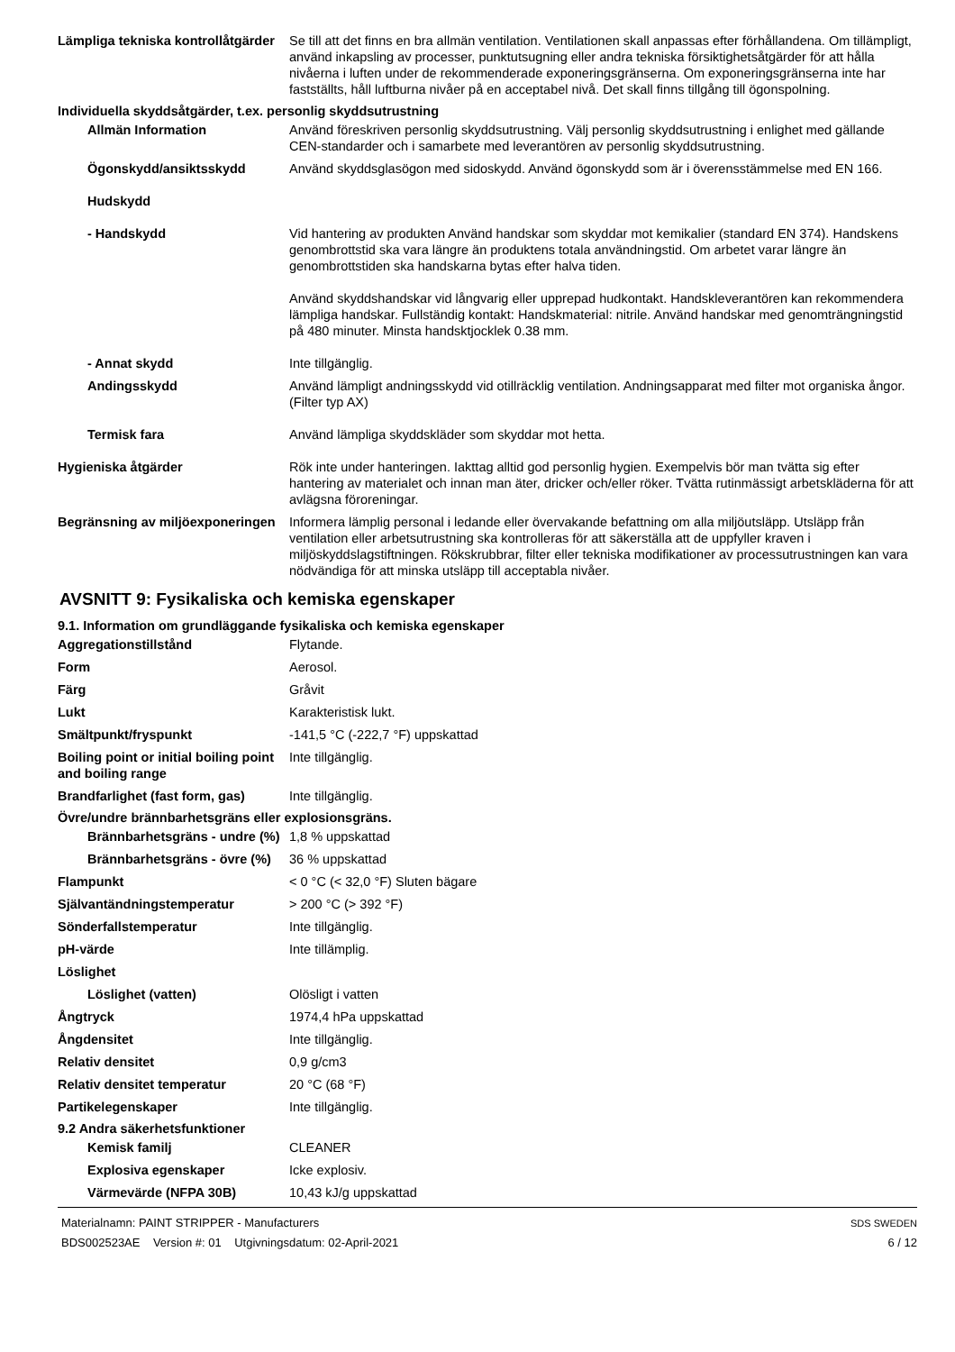Lämpliga tekniska kontrollåtgärder
Se till att det finns en bra allmän ventilation. Ventilationen skall anpassas efter förhållandena. Om tillämpligt, använd inkapsling av processer, punktutsugning eller andra tekniska försiktighetsåtgärder för att hålla nivåerna i luften under de rekommenderade exponeringsgränserna. Om exponeringsgränserna inte har fastställts, håll luftburna nivåer på en acceptabel nivå. Det skall finns tillgång till ögonspolning.
Individuella skyddsåtgärder, t.ex. personlig skyddsutrustning
Allmän Information Använd föreskriven personlig skyddsutrustning. Välj personlig skyddsutrustning i enlighet med gällande CEN-standarder och i samarbete med leverantören av personlig skyddsutrustning.
Ögonskydd/ansiktsskydd Använd skyddsglasögon med sidoskydd. Använd ögonskydd som är i överensstämmelse med EN 166.
Hudskydd
- Handskydd Vid hantering av produkten Använd handskar som skyddar mot kemikalier (standard EN 374). Handskens genombrottstid ska vara längre än produktens totala användningstid. Om arbetet varar längre än genombrottstiden ska handskarna bytas efter halva tiden.
Använd skyddshandskar vid långvarig eller upprepad hudkontakt. Handskleverantören kan rekommendera lämpliga handskar. Fullständig kontakt: Handskmaterial: nitrile. Använd handskar med genomträngningstid på 480 minuter. Minsta handsktjocklek 0.38 mm.
- Annat skydd Inte tillgänglig.
Andingsskydd Använd lämpligt andningsskydd vid otillräcklig ventilation. Andningsapparat med filter mot organiska ångor. (Filter typ AX)
Termisk fara Använd lämpliga skyddskläder som skyddar mot hetta.
Hygieniska åtgärder Rök inte under hanteringen. Iakttag alltid god personlig hygien. Exempelvis bör man tvätta sig efter hantering av materialet och innan man äter, dricker och/eller röker. Tvätta rutinmässigt arbetskläderna för att avlägsna föroreningar.
Begränsning av miljöexponeringen
Informera lämplig personal i ledande eller övervakande befattning om alla miljöutsläpp. Utsläpp från ventilation eller arbetsutrustning ska kontrolleras för att säkerställa att de uppfyller kraven i miljöskyddslagstiftningen. Rökskrubbrar, filter eller tekniska modifikationer av processutrustningen kan vara nödvändiga för att minska utsläpp till acceptabla nivåer.
AVSNITT 9: Fysikaliska och kemiska egenskaper
9.1. Information om grundläggande fysikaliska och kemiska egenskaper
Aggregationstillstånd Flytande.
Form Aerosol.
Färg Gråvit
Lukt Karakteristisk lukt.
Smältpunkt/fryspunkt -141,5 °C (-222,7 °F) uppskattad
Boiling point or initial boiling point and boiling range
Inte tillgänglig.
Brandfarlighet (fast form, gas)
Inte tillgänglig.
Övre/undre brännbarhetsgräns eller explosionsgräns.
Brännbarhetsgräns - undre (%)
1,8 % uppskattad
Brännbarhetsgräns - övre (%)
36 % uppskattad
Flampunkt < 0 °C (< 32,0 °F) Sluten bägare
Självantändningstemperatur > 200 °C (> 392 °F)
Sönderfallstemperatur Inte tillgänglig.
pH-värde Inte tillämplig.
Löslighet
Löslighet (vatten) Olösligt i vatten
Ångtryck 1974,4 hPa uppskattad
Ångdensitet Inte tillgänglig.
Relativ densitet 0,9 g/cm3
Relativ densitet temperatur 20 °C (68 °F)
Partikelegenskaper Inte tillgänglig.
9.2 Andra säkerhetsfunktioner
Kemisk familj CLEANER
Explosiva egenskaper Icke explosiv.
Värmevärde (NFPA 30B) 10,43 kJ/g uppskattad
Materialnamn: PAINT STRIPPER - Manufacturers
BDS002523AE Version #: 01 Utgivningsdatum: 02-April-2021
SDS SWEDEN
6 / 12